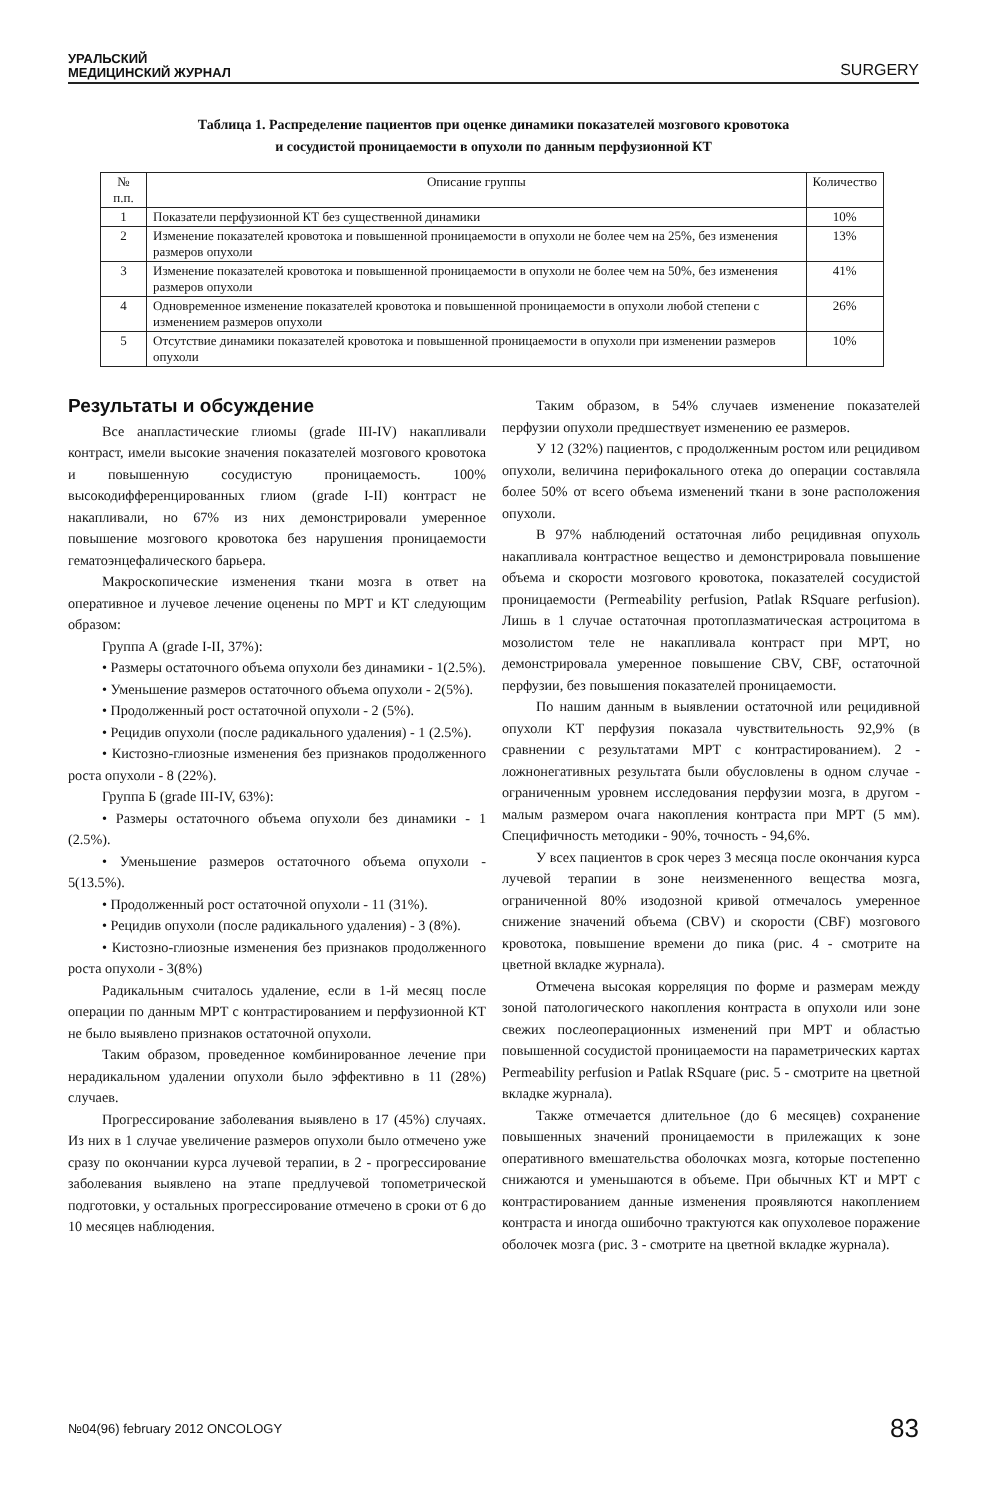УРАЛЬСКИЙ
МЕДИЦИНСКИЙ ЖУРНАЛ
SURGERY
Таблица 1. Распределение пациентов при оценке динамики показателей мозгового кровотока
и сосудистой проницаемости в опухоли по данным перфузионной КТ
| № п.п. | Описание группы | Количество |
| --- | --- | --- |
| 1 | Показатели перфузионной КТ без существенной динамики | 10% |
| 2 | Изменение показателей кровотока и повышенной проницаемости в опухоли не более чем на 25%, без изменения размеров опухоли | 13% |
| 3 | Изменение показателей кровотока и повышенной проницаемости в опухоли не более чем на 50%, без изменения размеров опухоли | 41% |
| 4 | Одновременное изменение показателей кровотока и повышенной проницаемости в опухоли любой степени с изменением размеров опухоли | 26% |
| 5 | Отсутствие динамики показателей кровотока и повышенной проницаемости в опухоли при изменении размеров опухоли | 10% |
Результаты и обсуждение
Все анапластические глиомы (grade III-IV) накапливали контраст, имели высокие значения показателей мозгового кровотока и повышенную сосудистую проницаемость. 100% высокодифференцированных глиом (grade I-II) контраст не накапливали, но 67% из них демонстрировали умеренное повышение мозгового кровотока без нарушения проницаемости гематоэнцефалического барьера.
Макроскопические изменения ткани мозга в ответ на оперативное и лучевое лечение оценены по МРТ и КТ следующим образом:
Группа А (grade I-II, 37%):
• Размеры остаточного объема опухоли без динамики - 1(2.5%).
• Уменьшение размеров остаточного объема опухоли - 2(5%).
• Продолженный рост остаточной опухоли - 2 (5%).
• Рецидив опухоли (после радикального удаления) - 1 (2.5%).
• Кистозно-глиозные изменения без признаков продолженного роста опухоли - 8 (22%).
Группа Б (grade III-IV, 63%):
• Размеры остаточного объема опухоли без динамики - 1 (2.5%).
• Уменьшение размеров остаточного объема опухоли - 5(13.5%).
• Продолженный рост остаточной опухоли - 11 (31%).
• Рецидив опухоли (после радикального удаления) - 3 (8%).
• Кистозно-глиозные изменения без признаков продолженного роста опухоли - 3(8%)
Радикальным считалось удаление, если в 1-й месяц после операции по данным МРТ с контрастированием и перфузионной КТ не было выявлено признаков остаточной опухоли.
Таким образом, проведенное комбинированное лечение при нерадикальном удалении опухоли было эффективно в 11 (28%) случаев.
Прогрессирование заболевания выявлено в 17 (45%) случаях. Из них в 1 случае увеличение размеров опухоли было отмечено уже сразу по окончании курса лучевой терапии, в 2 - прогрессирование заболевания выявлено на этапе предлучевой топометрической подготовки, у остальных прогрессирование отмечено в сроки от 6 до 10 месяцев наблюдения.
Таким образом, в 54% случаев изменение показателей перфузии опухоли предшествует изменению ее размеров.
У 12 (32%) пациентов, с продолженным ростом или рецидивом опухоли, величина перифокального отека до операции составляла более 50% от всего объема изменений ткани в зоне расположения опухоли.
В 97% наблюдений остаточная либо рецидивная опухоль накапливала контрастное вещество и демонстрировала повышение объема и скорости мозгового кровотока, показателей сосудистой проницаемости (Permeability perfusion, Patlak RSquare perfusion). Лишь в 1 случае остаточная протоплазматическая астроцитома в мозолистом теле не накапливала контраст при МРТ, но демонстрировала умеренное повышение CBV, CBF, остаточной перфузии, без повышения показателей проницаемости.
По нашим данным в выявлении остаточной или рецидивной опухоли КТ перфузия показала чувствительность 92,9% (в сравнении с результатами МРТ с контрастированием). 2 - ложнонегативных результата были обусловлены в одном случае - ограниченным уровнем исследования перфузии мозга, в другом - малым размером очага накопления контраста при МРТ (5 мм). Специфичность методики - 90%, точность - 94,6%.
У всех пациентов в срок через 3 месяца после окончания курса лучевой терапии в зоне неизмененного вещества мозга, ограниченной 80% изодозной кривой отмечалось умеренное снижение значений объема (CBV) и скорости (CBF) мозгового кровотока, повышение времени до пика (рис. 4 - смотрите на цветной вкладке журнала).
Отмечена высокая корреляция по форме и размерам между зоной патологического накопления контраста в опухоли или зоне свежих послеоперационных изменений при МРТ и областью повышенной сосудистой проницаемости на параметрических картах Permeability perfusion и Patlak RSquare (рис. 5 - смотрите на цветной вкладке журнала).
Также отмечается длительное (до 6 месяцев) сохранение повышенных значений проницаемости в прилежащих к зоне оперативного вмешательства оболочках мозга, которые постепенно снижаются и уменьшаются в объеме. При обычных КТ и МРТ с контрастированием данные изменения проявляются накоплением контраста и иногда ошибочно трактуются как опухолевое поражение оболочек мозга (рис. 3 - смотрите на цветной вкладке журнала).
№04(96) february 2012 ONCOLOGY 83